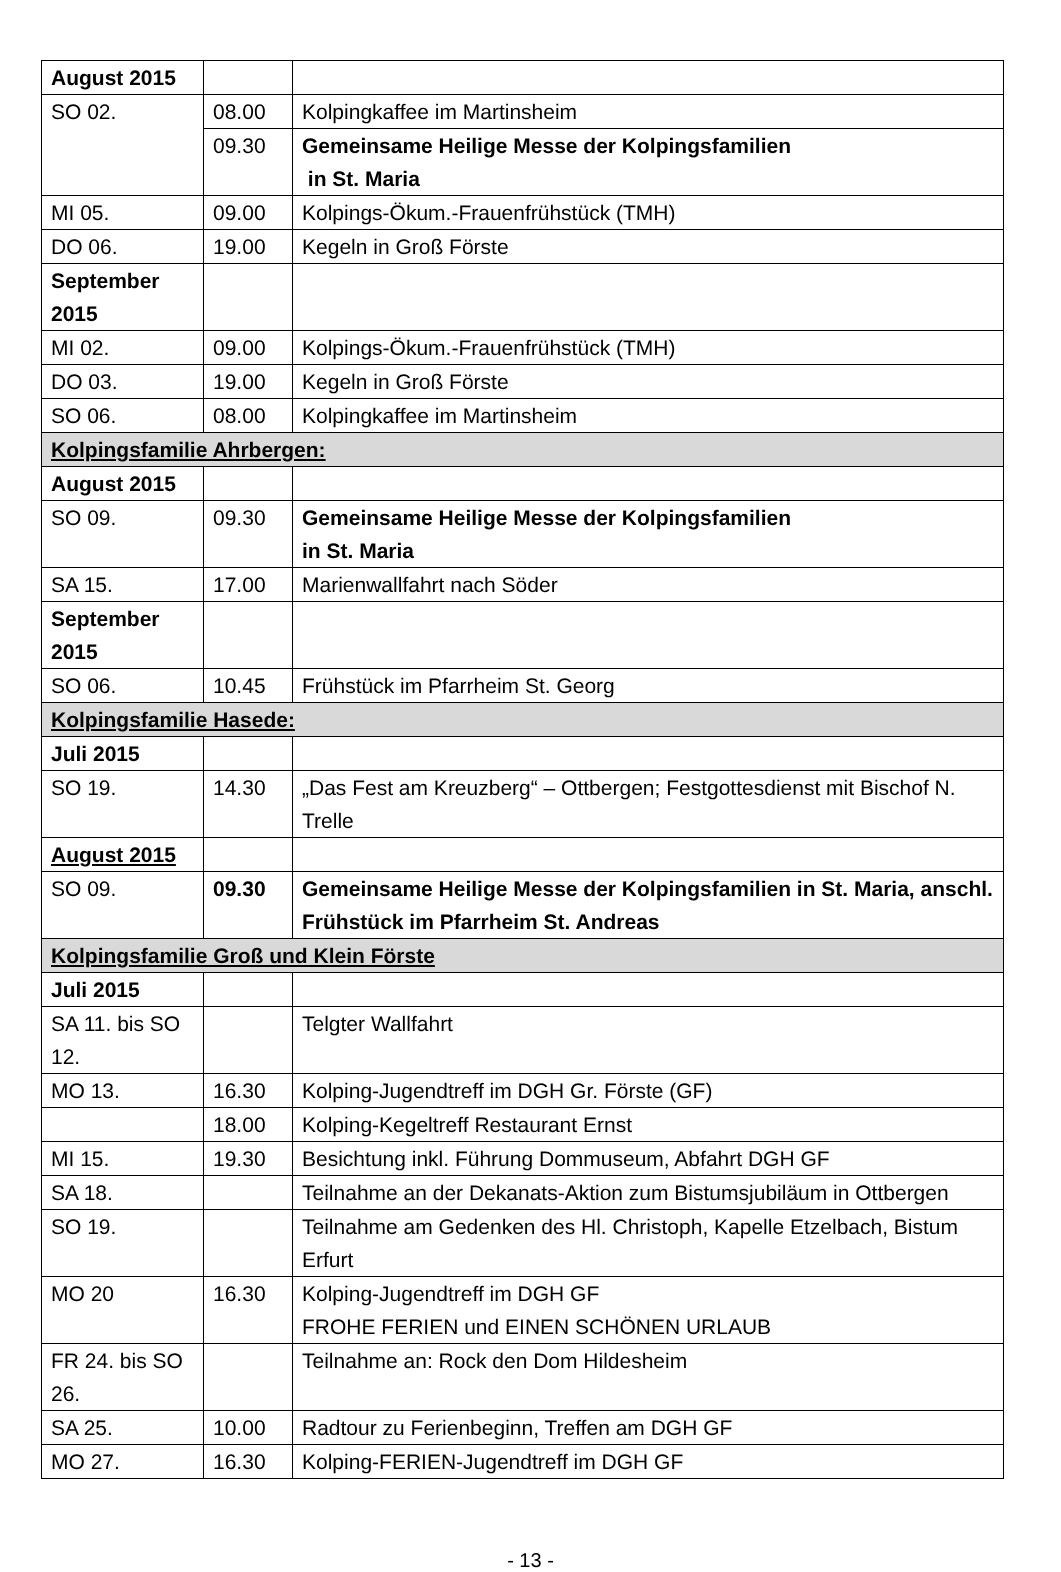| August 2015 | | |
| SO 02. | 08.00 | Kolpingkaffee im Martinsheim |
| | 09.30 | Gemeinsame Heilige Messe der Kolpingsfamilien in St. Maria |
| MI 05. | 09.00 | Kolpings-Ökum.-Frauenfrühstück (TMH) |
| DO 06. | 19.00 | Kegeln in Groß Förste |
| September 2015 | | |
| MI 02. | 09.00 | Kolpings-Ökum.-Frauenfrühstück (TMH) |
| DO 03. | 19.00 | Kegeln in Groß Förste |
| SO 06. | 08.00 | Kolpingkaffee im Martinsheim |
| Kolpingsfamilie Ahrbergen: | | |
| August 2015 | | |
| SO 09. | 09.30 | Gemeinsame Heilige Messe der Kolpingsfamilien in St. Maria |
| SA 15. | 17.00 | Marienwallfahrt nach Söder |
| September 2015 | | |
| SO 06. | 10.45 | Frühstück im Pfarrheim St. Georg |
| Kolpingsfamilie Hasede: | | |
| Juli 2015 | | |
| SO 19. | 14.30 | „Das Fest am Kreuzberg“ – Ottbergen; Festgottesdienst mit Bischof N. Trelle |
| August 2015 | | |
| SO 09. | 09.30 | Gemeinsame Heilige Messe der Kolpingsfamilien in St. Maria, anschl. Frühstück im Pfarrheim St. Andreas |
| Kolpingsfamilie Groß und Klein Förste | | |
| Juli 2015 | | |
| SA 11. bis SO 12. | | Telgter Wallfahrt |
| MO 13. | 16.30 | Kolping-Jugendtreff im DGH Gr. Förste (GF) |
| | 18.00 | Kolping-Kegeltreff Restaurant Ernst |
| MI 15. | 19.30 | Besichtung inkl. Führung Dommuseum, Abfahrt DGH GF |
| SA 18. | | Teilnahme an der Dekanats-Aktion zum Bistumsjubiläum in Ottbergen |
| SO 19. | | Teilnahme am Gedenken des Hl. Christoph, Kapelle Etzelbach, Bistum Erfurt |
| MO 20 | 16.30 | Kolping-Jugendtreff im DGH GF FROHE FERIEN und EINEN SCHÖNEN URLAUB |
| FR 24. bis SO 26. | | Teilnahme an: Rock den Dom Hildesheim |
| SA 25. | 10.00 | Radtour zu Ferienbeginn, Treffen am DGH GF |
| MO 27. | 16.30 | Kolping-FERIEN-Jugendtreff im DGH GF |
- 13 -